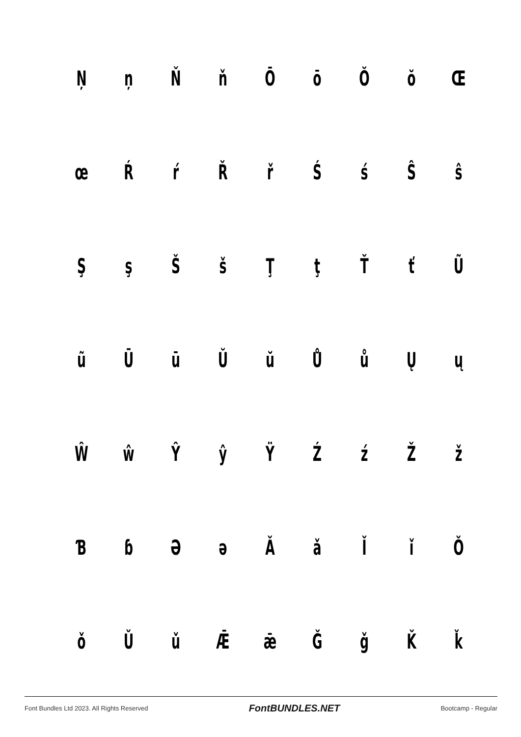ŅņŇňŌōŎŏŒ
œŔŕŘřŚśŜŝ
ŞşŠšŢţŤťŨ
ũŪūŬŭŮůŲų
ŴŵŶŷŸŹźŽž
ƁɓƏəǍǎǏǐǑ
ǒǓǔǢǣǦǧǨǩ
Font Bundles Ltd 2023. All Rights Reserved FontBUNDLES.NET Bootcamp - Regular